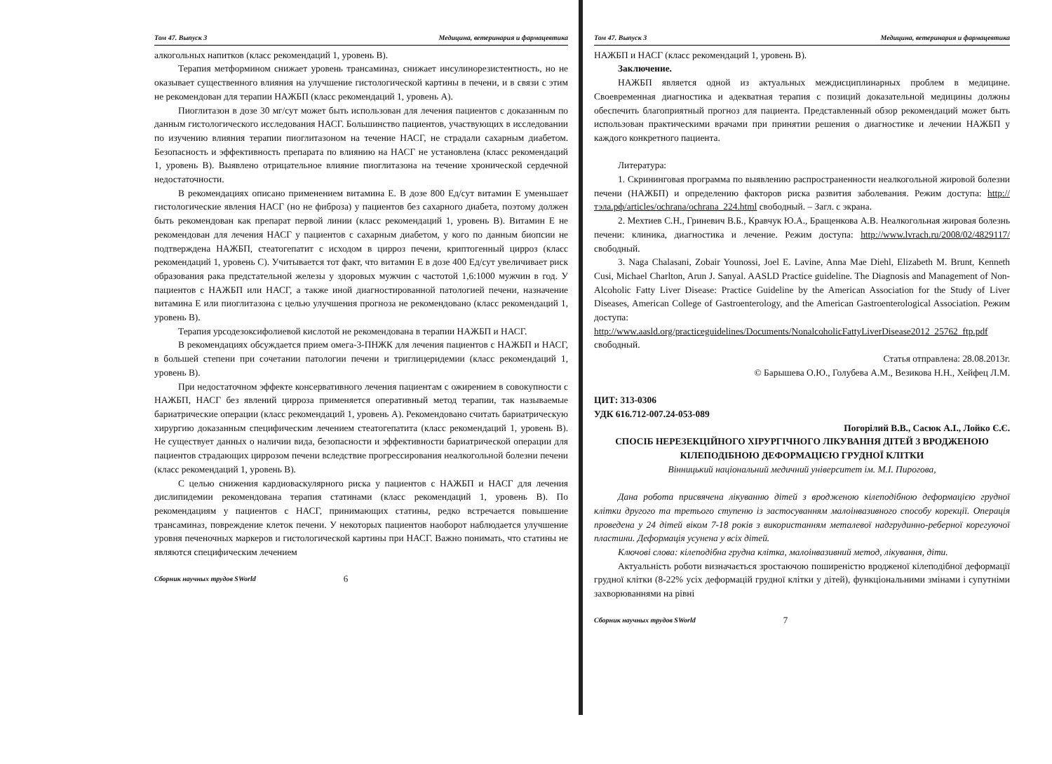Том 47. Выпуск 3 Медицина, ветеринария и фармацевтика
алкогольных напитков (класс рекомендаций 1, уровень В).
Терапия метформином снижает уровень трансаминаз, снижает инсулинорезистентность, но не оказывает существенного влияния на улучшение гистологической картины в печени, и в связи с этим не рекомендован для терапии НАЖБП (класс рекомендаций 1, уровень А).
Пиоглитазон в дозе 30 мг/сут может быть использован для лечения пациентов с доказанным по данным гистологического исследования НАСГ. Большинство пациентов, участвующих в исследовании по изучению влияния терапии пиоглитазоном на течение НАСГ, не страдали сахарным диабетом. Безопасность и эффективность препарата по влиянию на НАСГ не установлена (класс рекомендаций 1, уровень В). Выявлено отрицательное влияние пиоглитазона на течение хронической сердечной недостаточности.
В рекомендациях описано применением витамина Е. В дозе 800 Ед/сут витамин Е уменьшает гистологические явления НАСГ (но не фиброза) у пациентов без сахарного диабета, поэтому должен быть рекомендован как препарат первой линии (класс рекомендаций 1, уровень В). Витамин Е не рекомендован для лечения НАСГ у пациентов с сахарным диабетом, у кого по данным биопсии не подтверждена НАЖБП, стеатогепатит с исходом в цирроз печени, криптогенный цирроз (класс рекомендаций 1, уровень С). Учитывается тот факт, что витамин Е в дозе 400 Ед/сут увеличивает риск образования рака предстательной железы у здоровых мужчин с частотой 1,6:1000 мужчин в год. У пациентов с НАЖБП или НАСГ, а также иной диагностированной патологией печени, назначение витамина Е или пиоглитазона с целью улучшения прогноза не рекомендовано (класс рекомендаций 1, уровень В).
Терапия урсодезоксифолиевой кислотой не рекомендована в терапии НАЖБП и НАСГ.
В рекомендациях обсуждается прием омега-3-ПНЖК для лечения пациентов с НАЖБП и НАСГ, в большей степени при сочетании патологии печени и триглицеридемии (класс рекомендаций 1, уровень В).
При недостаточном эффекте консервативного лечения пациентам с ожирением в совокупности с НАЖБП, НАСГ без явлений цирроза применяется оперативный метод терапии, так называемые бариатрические операции (класс рекомендаций 1, уровень А). Рекомендовано считать бариатрическую хирургию доказанным специфическим лечением стеатогепатита (класс рекомендаций 1, уровень В). Не существует данных о наличии вида, безопасности и эффективности бариатрической операции для пациентов страдающих циррозом печени вследствие прогрессирования неалкогольной болезни печени (класс рекомендаций 1, уровень В).
С целью снижения кардиоваскулярного риска у пациентов с НАЖБП и НАСГ для лечения дислипидемии рекомендована терапия статинами (класс рекомендаций 1, уровень В). По рекомендациям у пациентов с НАСГ, принимающих статины, редко встречается повышение трансаминаз, повреждение клеток печени. У некоторых пациентов наоборот наблюдается улучшение уровня печеночных маркеров и гистологической картины при НАСГ. Важно понимать, что статины не являются специфическим лечением
Сборник научных трудов SWorld 6
Том 47. Выпуск 3 Медицина, ветеринария и фармацевтика
НАЖБП и НАСГ (класс рекомендаций 1, уровень В).
Заключение.
НАЖБП является одной из актуальных междисциплинарных проблем в медицине. Своевременная диагностика и адекватная терапия с позиций доказательной медицины должны обеспечить благоприятный прогноз для пациента. Представленный обзор рекомендаций может быть использован практическими врачами при принятии решения о диагностике и лечении НАЖБП у каждого конкретного пациента.
Литература:
1. Скрининговая программа по выявлению распространенности неалкогольной жировой болезни печени (НАЖБП) и определению факторов риска развития заболевания. Режим доступа: http://тэла.рф/articles/ochrana/ochrana_224.html свободный. – Загл. с экрана.
2. Мехтиев С.Н., Гриневич В.Б., Кравчук Ю.А., Бращенкова А.В. Неалкогольная жировая болезнь печени: клиника, диагностика и лечение. Режим доступа: http://www.lvrach.ru/2008/02/4829117/ свободный.
3. Naga Chalasani, Zobair Younossi, Joel E. Lavine, Anna Mae Diehl, Elizabeth M. Brunt, Kenneth Cusi, Michael Charlton, Arun J. Sanyal. AASLD Practice guideline. The Diagnosis and Management of Non-Alcoholic Fatty Liver Disease: Practice Guideline by the American Association for the Study of Liver Diseases, American College of Gastroenterology, and the American Gastroenterological Association. Режим доступа: http://www.aasld.org/practiceguidelines/Documents/NonalcoholicFattyLiverDisease2012_25762_ftp.pdf свободный.
Статья отправлена: 28.08.2013г.
© Барышева О.Ю., Голубева А.М., Везикова Н.Н., Хейфец Л.М.
ЦИТ: 313-0306
УДК 616.712-007.24-053-089
Погорілий В.В., Сасюк А.І., Лойко Є.Є.
СПОСІБ НЕРЕЗЕКЦІЙНОГО ХІРУРГІЧНОГО ЛІКУВАННЯ ДІТЕЙ З ВРОДЖЕНОЮ КІЛЕПОДІБНОЮ ДЕФОРМАЦІЄЮ ГРУДНОЇ КЛІТКИ
Вінницький національний медичний університет ім. М.І. Пирогова,
Дана робота присвячена лікуванню дітей з вродженою кілеподібною деформацією грудної клітки другого та третього ступеню із застосуванням малоінвазивного способу корекції. Операція проведена у 24 дітей віком 7-18 років з використанням металевої надгрудинно-реберної корегуючої пластини. Деформація усунена у всіх дітей.
Ключові слова: кілеподібна грудна клітка, малоінвазивний метод, лікування, діти.
Актуальність роботи визначається зростаючою поширеністю вродженої кілеподібної деформації грудної клітки (8-22% усіх деформацій грудної клітки у дітей), функціональними змінами і супутніми захворюваннями на рівні
Сборник научных трудов SWorld 7